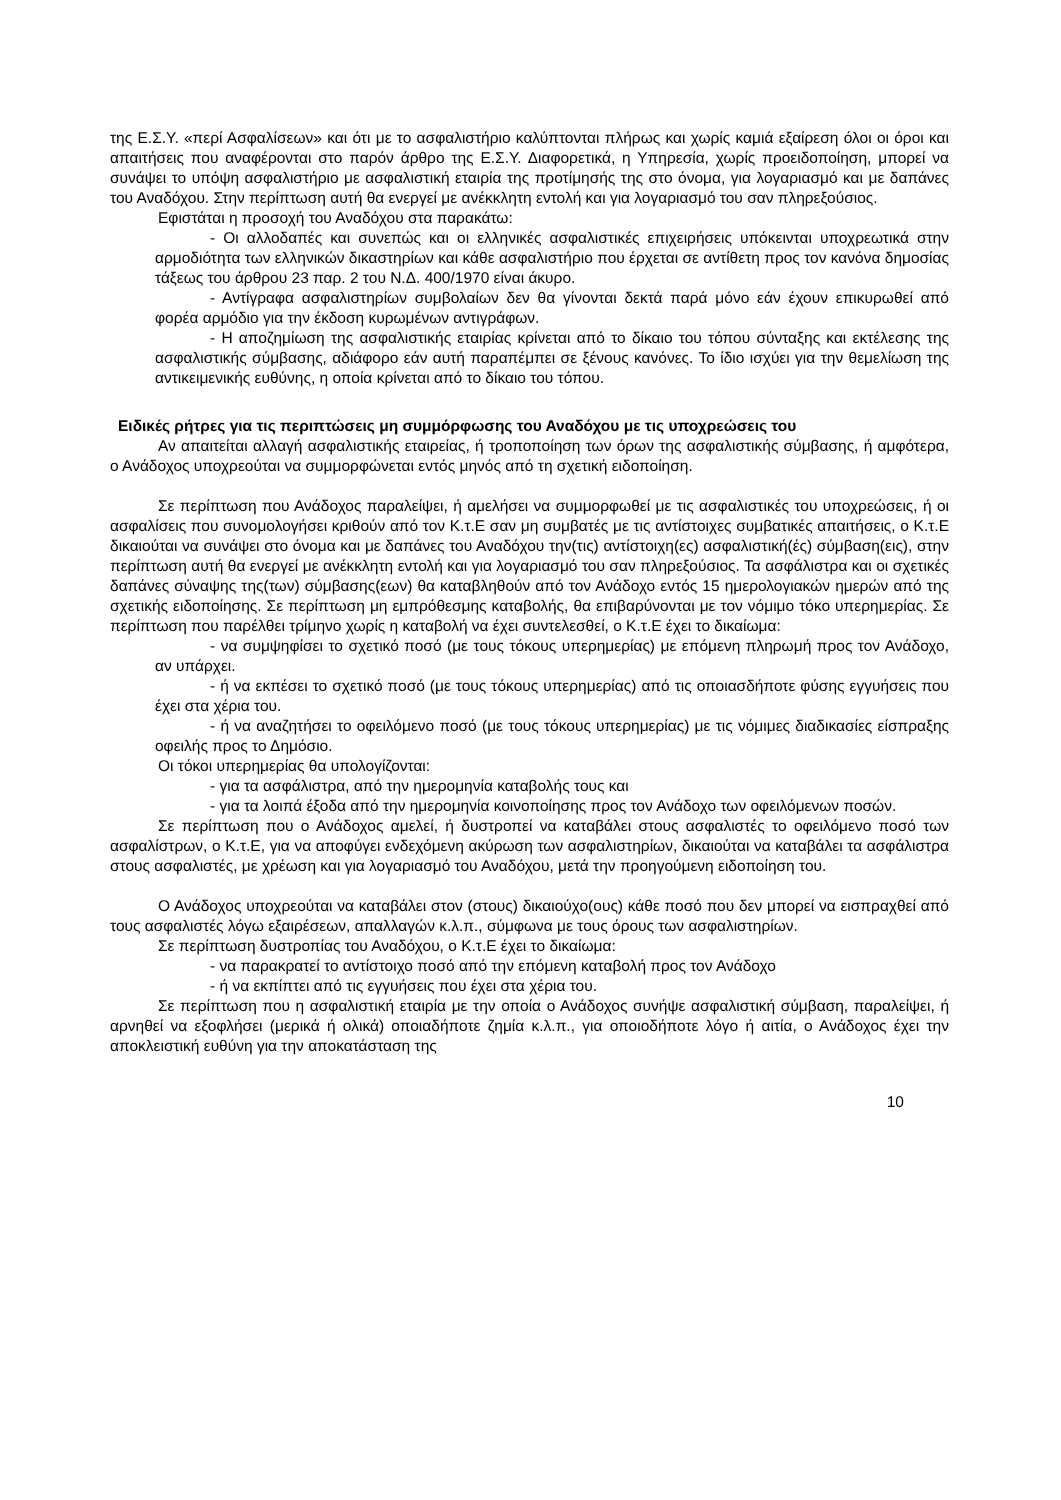της Ε.Σ.Υ. «περί Ασφαλίσεων» και ότι με το ασφαλιστήριο καλύπτονται πλήρως και χωρίς καμιά εξαίρεση όλοι οι όροι και απαιτήσεις που αναφέρονται στο παρόν άρθρο της Ε.Σ.Υ. Διαφορετικά, η Υπηρεσία, χωρίς προειδοποίηση, μπορεί να συνάψει το υπόψη ασφαλιστήριο με ασφαλιστική εταιρία της προτίμησής της στο όνομα, για λογαριασμό και με δαπάνες του Αναδόχου. Στην περίπτωση αυτή θα ενεργεί με ανέκκλητη εντολή και για λογαριασμό του σαν πληρεξούσιος.
Εφιστάται η προσοχή του Αναδόχου στα παρακάτω:
- Οι αλλοδαπές και συνεπώς και οι ελληνικές ασφαλιστικές επιχειρήσεις υπόκεινται υποχρεωτικά στην αρμοδιότητα των ελληνικών δικαστηρίων και κάθε ασφαλιστήριο που έρχεται σε αντίθετη προς τον κανόνα δημοσίας τάξεως του άρθρου 23 παρ. 2 του Ν.Δ. 400/1970 είναι άκυρο.
- Αντίγραφα ασφαλιστηρίων συμβολαίων δεν θα γίνονται δεκτά παρά μόνο εάν έχουν επικυρωθεί από φορέα αρμόδιο για την έκδοση κυρωμένων αντιγράφων.
- Η αποζημίωση της ασφαλιστικής εταιρίας κρίνεται από το δίκαιο του τόπου σύνταξης και εκτέλεσης της ασφαλιστικής σύμβασης, αδιάφορο εάν αυτή παραπέμπει σε ξένους κανόνες. Το ίδιο ισχύει για την θεμελίωση της αντικειμενικής ευθύνης, η οποία κρίνεται από το δίκαιο του τόπου.
Ειδικές ρήτρες για τις περιπτώσεις μη συμμόρφωσης του Αναδόχου με τις υποχρεώσεις του
Αν απαιτείται αλλαγή ασφαλιστικής εταιρείας, ή τροποποίηση των όρων της ασφαλιστικής σύμβασης, ή αμφότερα, ο Ανάδοχος υποχρεούται να συμμορφώνεται εντός μηνός από τη σχετική ειδοποίηση.
Σε περίπτωση που Ανάδοχος παραλείψει, ή αμελήσει να συμμορφωθεί με τις ασφαλιστικές του υποχρεώσεις, ή οι ασφαλίσεις που συνομολογήσει κριθούν από τον Κ.τ.Ε σαν μη συμβατές με τις αντίστοιχες συμβατικές απαιτήσεις, ο Κ.τ.Ε δικαιούται να συνάψει στο όνομα και με δαπάνες του Αναδόχου την(τις) αντίστοιχη(ες) ασφαλιστική(ές) σύμβαση(εις), στην περίπτωση αυτή θα ενεργεί με ανέκκλητη εντολή και για λογαριασμό του σαν πληρεξούσιος. Τα ασφάλιστρα και οι σχετικές δαπάνες σύναψης της(των) σύμβασης(εων) θα καταβληθούν από τον Ανάδοχο εντός 15 ημερολογιακών ημερών από της σχετικής ειδοποίησης. Σε περίπτωση μη εμπρόθεσμης καταβολής, θα επιβαρύνονται με τον νόμιμο τόκο υπερημερίας. Σε περίπτωση που παρέλθει τρίμηνο χωρίς η καταβολή να έχει συντελεσθεί, ο Κ.τ.Ε έχει το δικαίωμα:
- να συμψηφίσει το σχετικό ποσό (με τους τόκους υπερημερίας) με επόμενη πληρωμή προς τον Ανάδοχο, αν υπάρχει.
- ή να εκπέσει το σχετικό ποσό (με τους τόκους υπερημερίας) από τις οποιασδήποτε φύσης εγγυήσεις που έχει στα χέρια του.
- ή να αναζητήσει το οφειλόμενο ποσό (με τους τόκους υπερημερίας) με τις νόμιμες διαδικασίες είσπραξης οφειλής προς το Δημόσιο.
Οι τόκοι υπερημερίας θα υπολογίζονται:
- για τα ασφάλιστρα, από την ημερομηνία καταβολής τους και
- για τα λοιπά έξοδα από την ημερομηνία κοινοποίησης προς τον Ανάδοχο των οφειλόμενων ποσών.
Σε περίπτωση που ο Ανάδοχος αμελεί, ή δυστροπεί να καταβάλει στους ασφαλιστές το οφειλόμενο ποσό των ασφαλίστρων, ο Κ.τ.Ε, για να αποφύγει ενδεχόμενη ακύρωση των ασφαλιστηρίων, δικαιούται να καταβάλει τα ασφάλιστρα στους ασφαλιστές, με χρέωση και για λογαριασμό του Αναδόχου, μετά την προηγούμενη ειδοποίηση του.
Ο Ανάδοχος υποχρεούται να καταβάλει στον (στους) δικαιούχο(ους) κάθε ποσό που δεν μπορεί να εισπραχθεί από τους ασφαλιστές λόγω εξαιρέσεων, απαλλαγών κ.λ.π., σύμφωνα με τους όρους των ασφαλιστηρίων.
Σε περίπτωση δυστροπίας του Αναδόχου, ο Κ.τ.Ε έχει το δικαίωμα:
- να παρακρατεί το αντίστοιχο ποσό από την επόμενη καταβολή προς τον Ανάδοχο
- ή να εκπίπτει από τις εγγυήσεις που έχει στα χέρια του.
Σε περίπτωση που η ασφαλιστική εταιρία με την οποία ο Ανάδοχος συνήψε ασφαλιστική σύμβαση, παραλείψει, ή αρνηθεί να εξοφλήσει (μερικά ή ολικά) οποιαδήποτε ζημία κ.λ.π., για οποιοδήποτε λόγο ή αιτία, ο Ανάδοχος έχει την αποκλειστική ευθύνη για την αποκατάσταση της
10